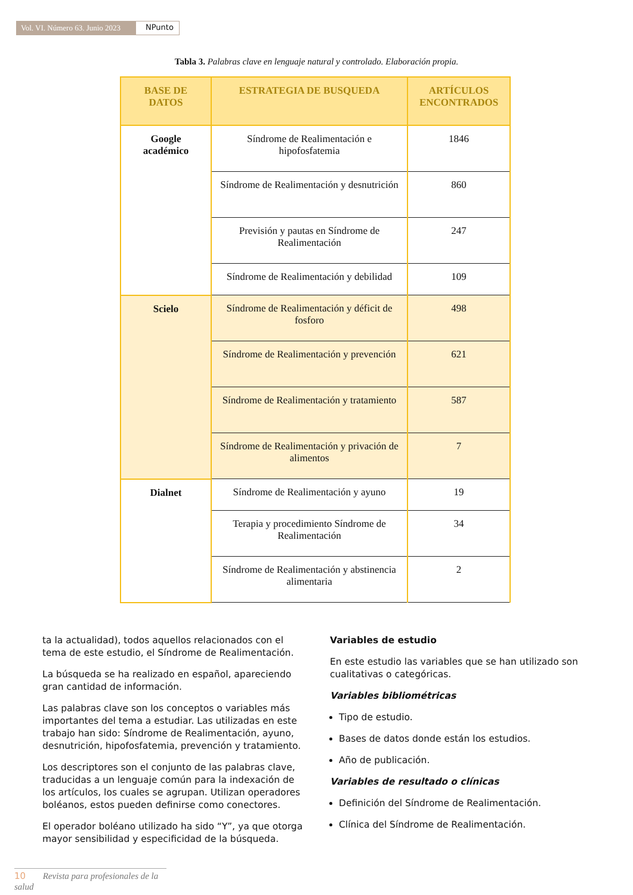Vol. VI. Número 63. Junio 2023 NPunto
Tabla 3. Palabras clave en lenguaje natural y controlado. Elaboración propia.
| BASE DE DATOS | ESTRATEGIA DE BUSQUEDA | ARTÍCULOS ENCONTRADOS |
| --- | --- | --- |
| Google académico | Síndrome de Realimentación e hipofosfatemia | 1846 |
| | Síndrome de Realimentación y desnutrición | 860 |
| | Previsión y pautas en Síndrome de Realimentación | 247 |
| | Síndrome de Realimentación y debilidad | 109 |
| Scielo | Síndrome de Realimentación y déficit de fosforo | 498 |
| | Síndrome de Realimentación y prevención | 621 |
| | Síndrome de Realimentación y tratamiento | 587 |
| | Síndrome de Realimentación y privación de alimentos | 7 |
| Dialnet | Síndrome de Realimentación y ayuno | 19 |
| | Terapia y procedimiento Síndrome de Realimentación | 34 |
| | Síndrome de Realimentación y abstinencia alimentaria | 2 |
ta la actualidad), todos aquellos relacionados con el tema de este estudio, el Síndrome de Realimentación.
La búsqueda se ha realizado en español, apareciendo gran cantidad de información.
Las palabras clave son los conceptos o variables más importantes del tema a estudiar. Las utilizadas en este trabajo han sido: Síndrome de Realimentación, ayuno, desnutrición, hipofosfatemia, prevención y tratamiento.
Los descriptores son el conjunto de las palabras clave, traducidas a un lenguaje común para la indexación de los artículos, los cuales se agrupan. Utilizan operadores boléanos, estos pueden definirse como conectores.
El operador boléano utilizado ha sido “Y”, ya que otorga mayor sensibilidad y especificidad de la búsqueda.
Variables de estudio
En este estudio las variables que se han utilizado son cualitativas o categóricas.
Variables bibliométricas
Tipo de estudio.
Bases de datos donde están los estudios.
Año de publicación.
Variables de resultado o clínicas
Definición del Síndrome de Realimentación.
Clínica del Síndrome de Realimentación.
10 Revista para profesionales de la salud